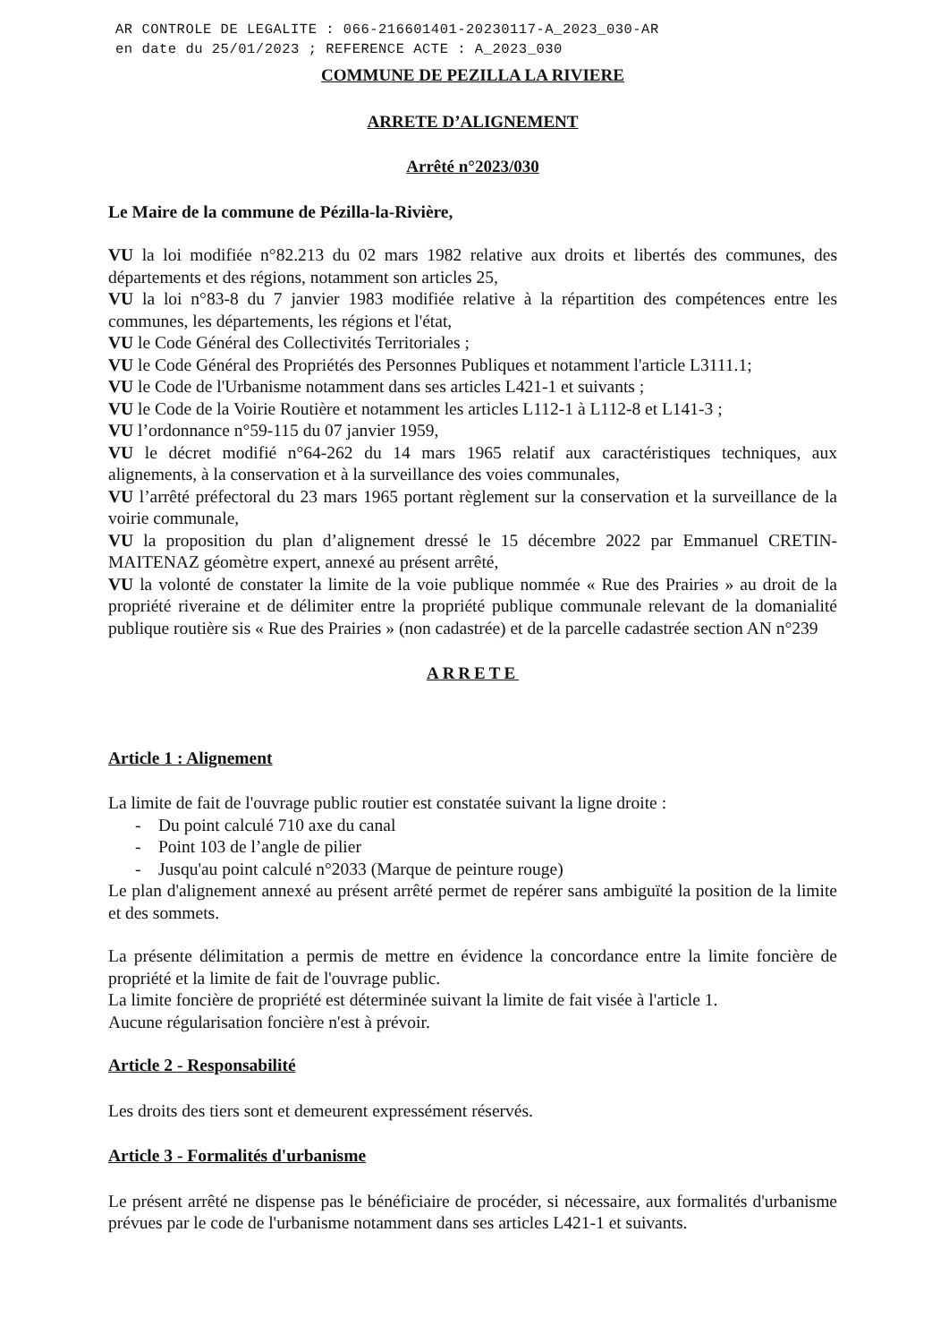AR CONTROLE DE LEGALITE : 066-216601401-20230117-A_2023_030-AR
en date du 25/01/2023 ; REFERENCE ACTE : A_2023_030
COMMUNE DE PEZILLA LA RIVIERE
ARRETE D’ALIGNEMENT
Arrêté n°2023/030
Le Maire de la commune de Pézilla-la-Rivière,
VU la loi modifiée n°82.213 du 02 mars 1982 relative aux droits et libertés des communes, des départements et des régions, notamment son articles 25,
VU la loi n°83-8 du 7 janvier 1983 modifiée relative à la répartition des compétences entre les communes, les départements, les régions et l'état,
VU le Code Général des Collectivités Territoriales ;
VU le Code Général des Propriétés des Personnes Publiques et notamment l'article L3111.1;
VU le Code de l'Urbanisme notamment dans ses articles L421-1 et suivants ;
VU le Code de la Voirie Routière et notamment les articles L112-1 à L112-8 et L141-3 ;
VU l’ordonnance n°59-115 du 07 janvier 1959,
VU le décret modifié n°64-262 du 14 mars 1965 relatif aux caractéristiques techniques, aux alignements, à la conservation et à la surveillance des voies communales,
VU l’arrêté préfectoral du 23 mars 1965 portant règlement sur la conservation et la surveillance de la voirie communale,
VU la proposition du plan d’alignement dressé le 15 décembre 2022 par Emmanuel CRETIN-MAITENAZ géomètre expert, annexé au présent arrêté,
VU la volonté de constater la limite de la voie publique nommée « Rue des Prairies » au droit de la propriété riveraine et de délimiter entre la propriété publique communale relevant de la domanialité publique routière sis « Rue des Prairies » (non cadastrée) et de la parcelle cadastrée section AN n°239
ARRETE
Article 1 : Alignement
La limite de fait de l'ouvrage public routier est constatée suivant la ligne droite :
- Du point calculé 710 axe du canal
- Point 103 de l’angle de pilier
- Jusqu'au point calculé n°2033 (Marque de peinture rouge)
Le plan d'alignement annexé au présent arrêté permet de repérer sans ambiguïté la position de la limite et des sommets.
La présente délimitation a permis de mettre en évidence la concordance entre la limite foncière de propriété et la limite de fait de l'ouvrage public.
La limite foncière de propriété est déterminée suivant la limite de fait visée à l'article 1.
Aucune régularisation foncière n'est à prévoir.
Article 2 - Responsabilité
Les droits des tiers sont et demeurent expressément réservés.
Article 3 - Formalités d'urbanisme
Le présent arrêté ne dispense pas le bénéficiaire de procéder, si nécessaire, aux formalités d'urbanisme prévues par le code de l'urbanisme notamment dans ses articles L421-1 et suivants.